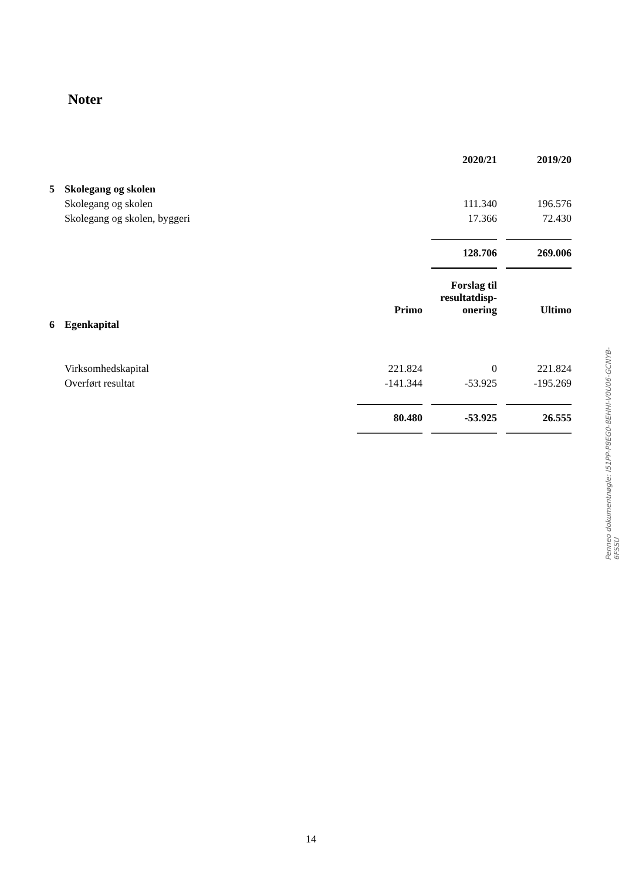Noter
| | | | | 2020/21 | | 2019/20 |
| 5 | Skolegang og skolen | | | | | |
| | Skolegang og skolen | | | 111.340 | | 196.576 |
| | Skolegang og skolen, byggeri | | | 17.366 | | 72.430 |
| | | | | 128.706 | | 269.006 |
| | | Primo | | Forslag til resultatdisp- onering | | Ultimo |
| 6 | Egenkapital | | | | | |
| | Virksomhedskapital | 221.824 | | 0 | | 221.824 |
| | Overført resultat | -141.344 | | -53.925 | | -195.269 |
| | | 80.480 | | -53.925 | | 26.555 |
Penneo dokumentnøgle: I51PP-P8EG0-8EHHI-V0U06-GCNYB-6FSSU
14